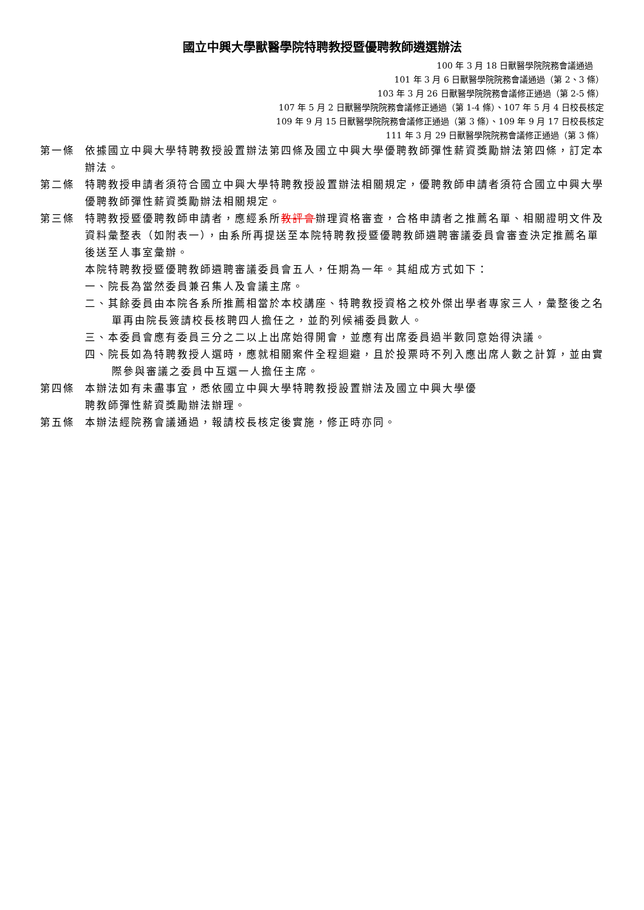國立中興大學獸醫學院特聘教授暨優聘教師遴選辦法
100 年 3 月 18 日獸醫學院院務會議通過
101 年 3 月 6 日獸醫學院院務會議通過（第 2、3 條）
103 年 3 月 26 日獸醫學院院務會議修正通過（第 2-5 條）
107 年 5 月 2 日獸醫學院院務會議修正通過（第 1-4 條）、107 年 5 月 4 日校長核定
109 年 9 月 15 日獸醫學院院務會議修正通過（第 3 條）、109 年 9 月 17 日校長核定
111 年 3 月 29 日獸醫學院院務會議修正通過（第 3 條）
第一條 依據國立中興大學特聘教授設置辦法第四條及國立中興大學優聘教師彈性薪資獎勵辦法第四條，訂定本辦法。
第二條 特聘教授申請者須符合國立中興大學特聘教授設置辦法相關規定，優聘教師申請者須符合國立中興大學優聘教師彈性薪資獎勵辦法相關規定。
第三條 特聘教授暨優聘教師申請者，應經系所教評會辦理資格審查，合格申請者之推薦名單、相關證明文件及資料彙整表（如附表一），由系所再提送至本院特聘教授暨優聘教師遴聘審議委員會審查決定推薦名單後送至人事室彙辦。
本院特聘教授暨優聘教師遴聘審議委員會五人，任期為一年。其組成方式如下：
一、院長為當然委員兼召集人及會議主席。
二、其餘委員由本院各系所推薦相當於本校講座、特聘教授資格之校外傑出學者專家三人，彙整後之名單再由院長簽請校長核聘四人擔任之，並酌列候補委員數人。
三、本委員會應有委員三分之二以上出席始得開會，並應有出席委員過半數同意始得決議。
四、院長如為特聘教授人選時，應就相關案件全程迴避，且於投票時不列入應出席人數之計算，並由實際參與審議之委員中互選一人擔任主席。
第四條 本辦法如有未盡事宜，悉依國立中興大學特聘教授設置辦法及國立中興大學優
聘教師彈性薪資獎勵辦法辦理。
第五條 本辦法經院務會議通過，報請校長核定後實施，修正時亦同。